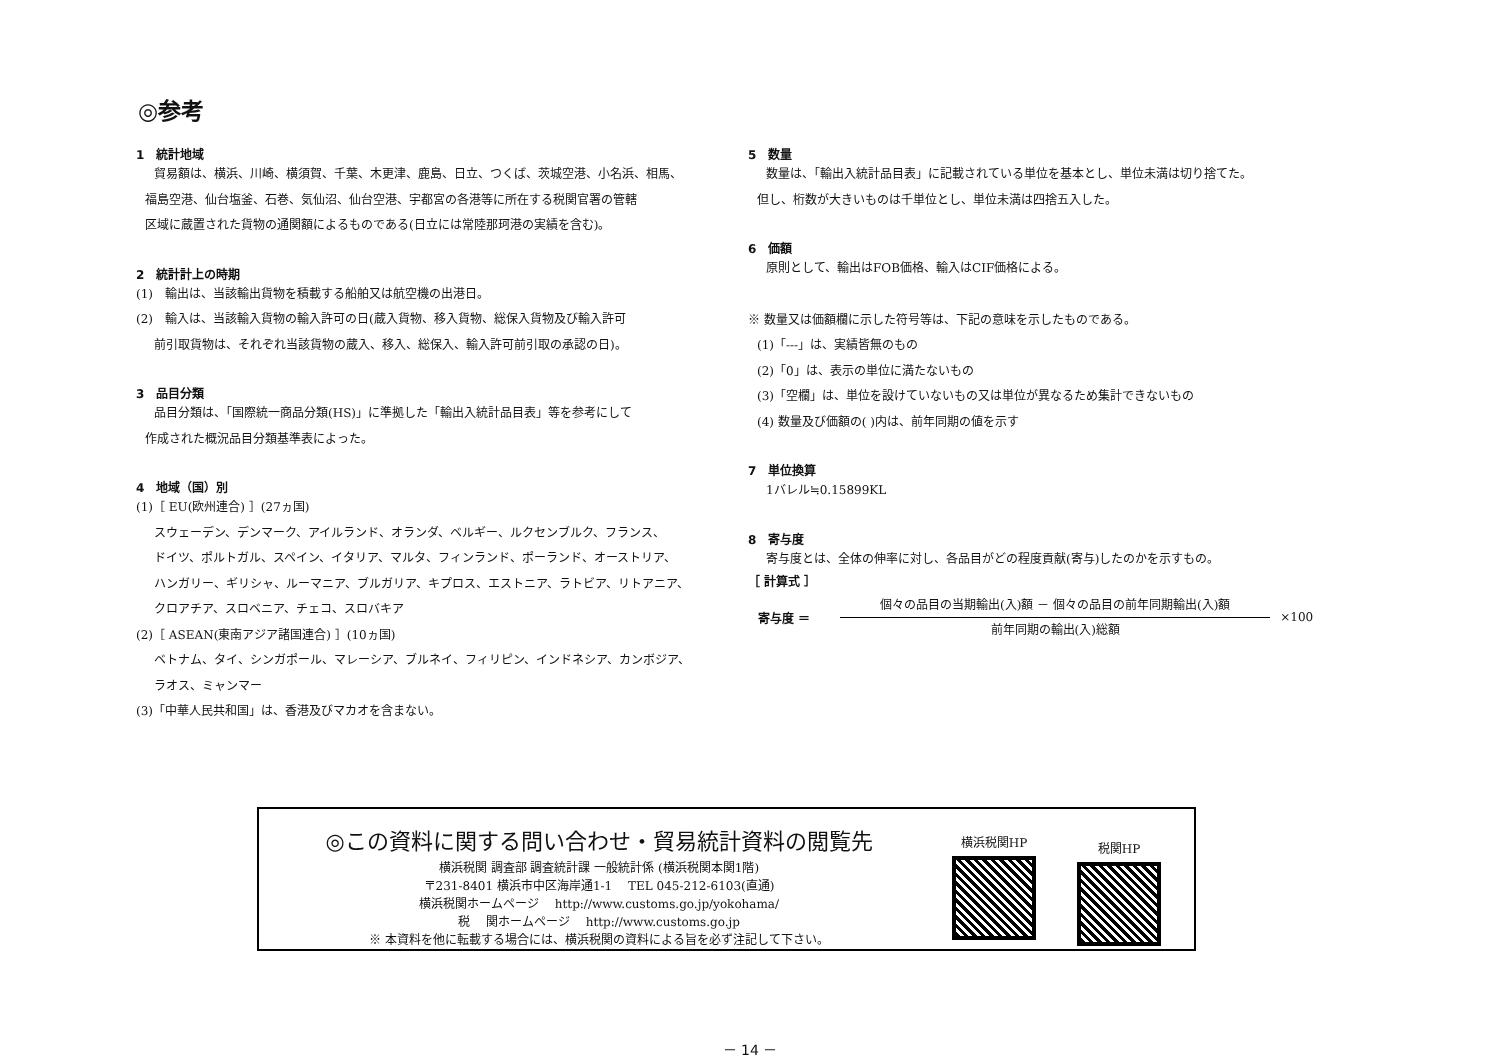◎参考
1　統計地域
貿易額は、横浜、川崎、横須賀、千葉、木更津、鹿島、日立、つくば、茨城空港、小名浜、相馬、
福島空港、仙台塩釜、石巻、気仙沼、仙台空港、宇都宮の各港等に所在する税関官署の管轄
区域に蔵置された貨物の通関額によるものである(日立には常陸那珂港の実績を含む)。
2　統計計上の時期
(1)　輸出は、当該輸出貨物を積載する船舶又は航空機の出港日。
(2)　輸入は、当該輸入貨物の輸入許可の日(蔵入貨物、移入貨物、総保入貨物及び輸入許可
前引取貨物は、それぞれ当該貨物の蔵入、移入、総保入、輸入許可前引取の承認の日)。
3　品目分類
品目分類は、「国際統一商品分類(HS)」に準拠した「輸出入統計品目表」等を参考にして
作成された概況品目分類基準表によった。
4　地域（国）別
(1)［ EU(欧州連合) ］(27ヵ国)
スウェーデン、デンマーク、アイルランド、オランダ、ベルギー、ルクセンブルク、フランス、
ドイツ、ポルトガル、スペイン、イタリア、マルタ、フィンランド、ポーランド、オーストリア、
ハンガリー、ギリシャ、ルーマニア、ブルガリア、キプロス、エストニア、ラトビア、リトアニア、
クロアチア、スロベニア、チェコ、スロバキア
(2)［ ASEAN(東南アジア諸国連合) ］(10ヵ国)
ベトナム、タイ、シンガポール、マレーシア、ブルネイ、フィリピン、インドネシア、カンボジア、
ラオス、ミャンマー
(3)「中華人民共和国」は、香港及びマカオを含まない。
5　数量
数量は、「輸出入統計品目表」に記載されている単位を基本とし、単位未満は切り捨てた。
但し、桁数が大きいものは千単位とし、単位未満は四捨五入した。
6　価額
原則として、輸出はFOB価格、輸入はCIF価格による。
※ 数量又は価額欄に示した符号等は、下記の意味を示したものである。
(1)「---」は、実績皆無のもの
(2)「0」は、表示の単位に満たないもの
(3)「空欄」は、単位を設けていないもの又は単位が異なるため集計できないもの
(4) 数量及び価額の( )内は、前年同期の値を示す
7　単位換算
1バレル≒0.15899KL
8　寄与度
寄与度とは、全体の伸率に対し、各品目がどの程度貢献(寄与)したのかを示すもの。
［ 計算式 ］
寄与度 ＝
個々の品目の当期輸出(入)額 － 個々の品目の前年同期輸出(入)額
前年同期の輸出(入)総額
×100
◎この資料に関する問い合わせ・貿易統計資料の閲覧先
横浜税関 調査部 調査統計課 一般統計係 (横浜税関本関1階)
〒231-8401 横浜市中区海岸通1-1　 TEL 045-212-6103(直通)
横浜税関ホームページ　 http://www.customs.go.jp/yokohama/
税　 関ホームページ　 http://www.customs.go.jp
※ 本資料を他に転載する場合には、横浜税関の資料による旨を必ず注記して下さい。
横浜税関HP
税関HP
－ 14 －